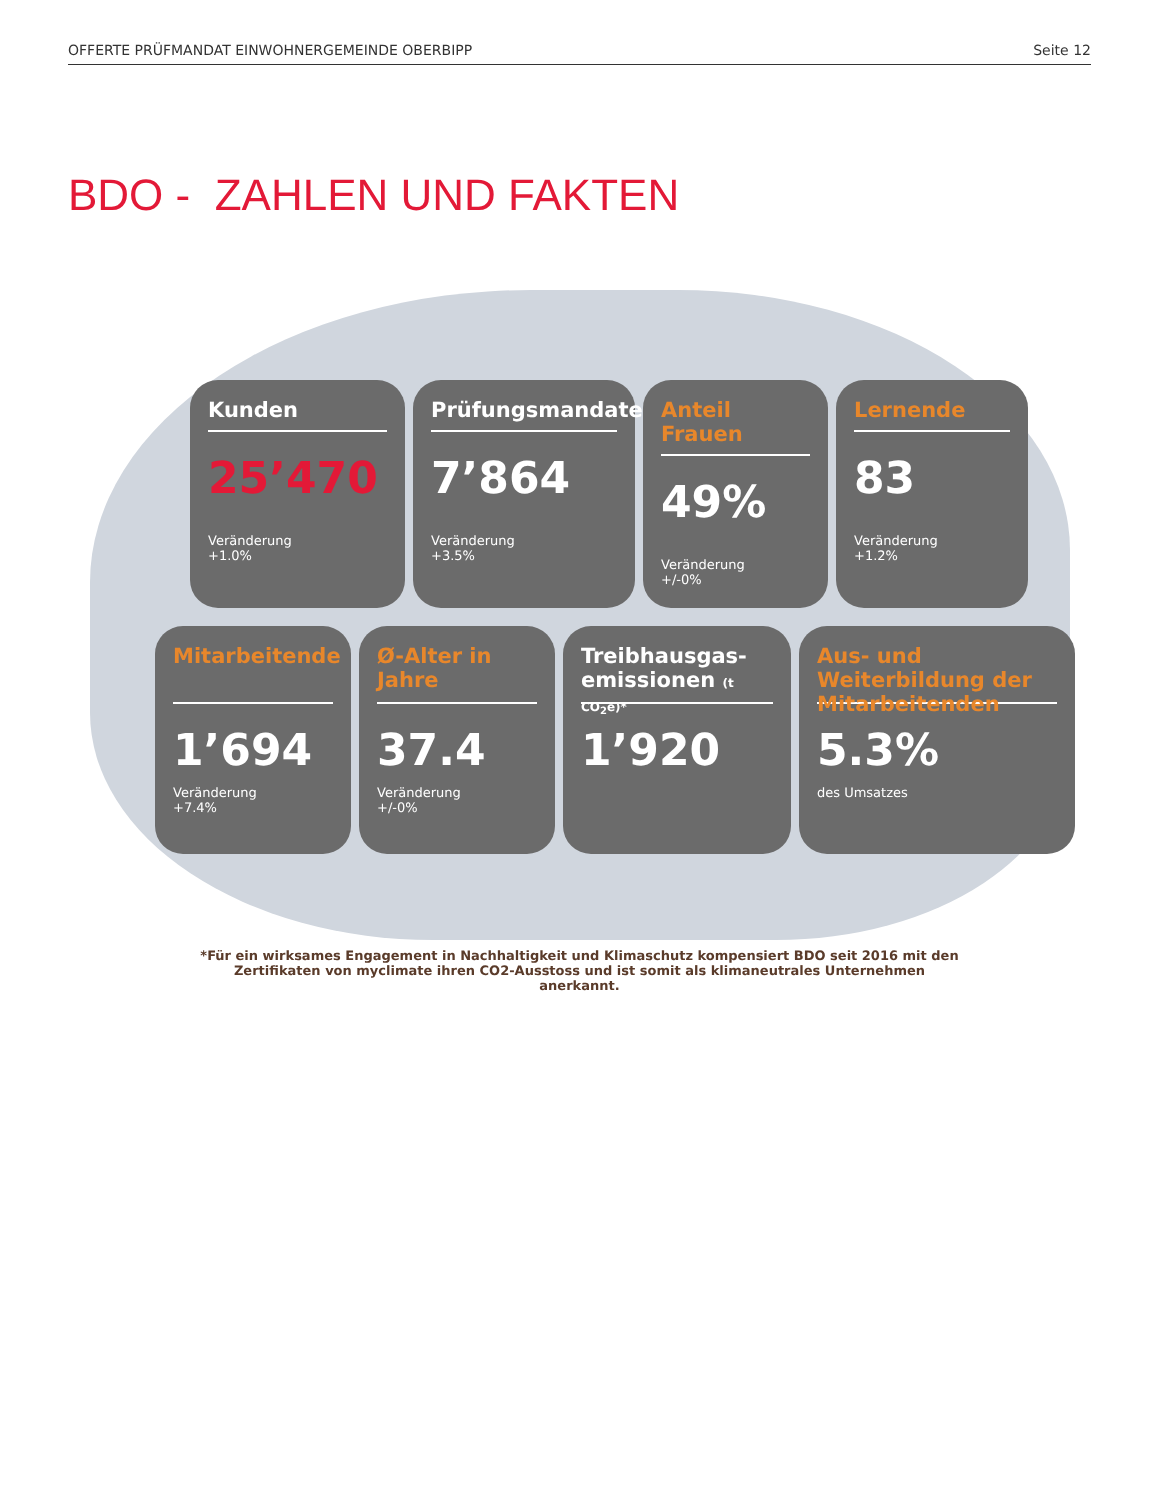OFFERTE PRÜFMANDAT EINWOHNERGEMEINDE OBERBIPP Seite 12
BDO - ZAHLEN UND FAKTEN
Kunden
25’470
Veränderung
+1.0%
Prüfungsmandate
7’864
Veränderung
+3.5%
Anteil Frauen
49%
Veränderung
+/-0%
Lernende
83
Veränderung
+1.2%
Mitarbeitende
1’694
Veränderung
+7.4%
Ø-Alter in Jahre
37.4
Veränderung
+/-0%
Treibhausgas-emissionen (t CO<sub>2</sub>e)*
1’920
Aus- und Weiterbildung der Mitarbeitenden
5.3%
des Umsatzes
*Für ein wirksames Engagement in Nachhaltigkeit und Klimaschutz kompensiert BDO seit 2016 mit den Zertifikaten von myclimate ihren CO2-Ausstoss und ist somit als klimaneutrales Unternehmen anerkannt.